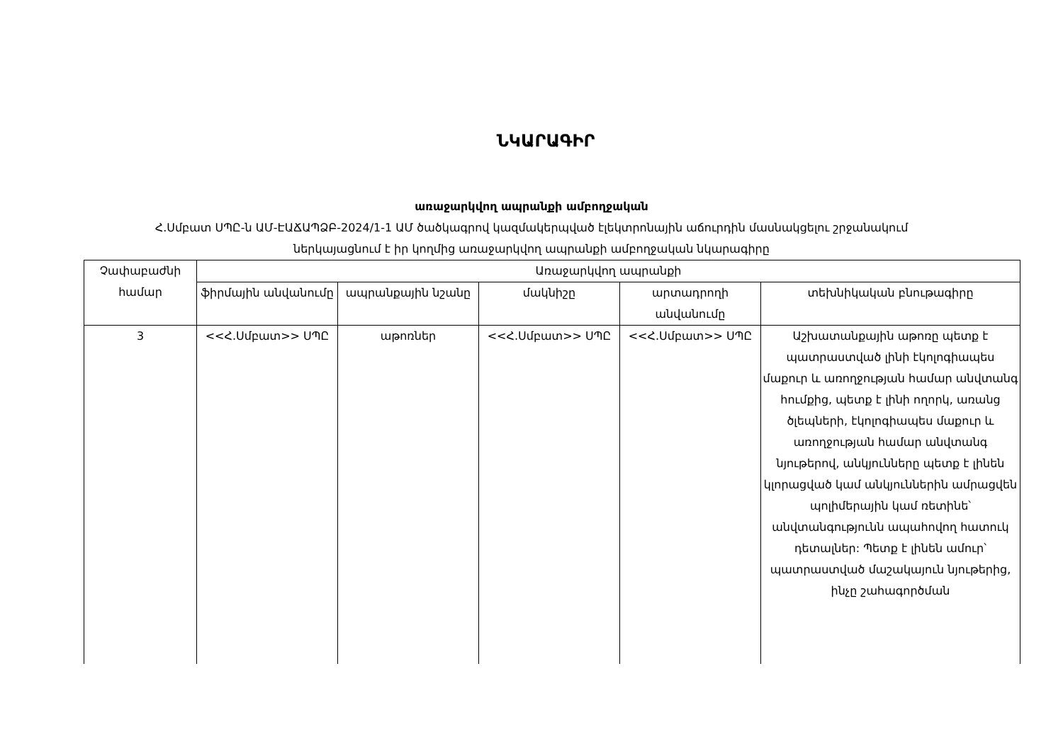ՆԿԱՐԱԳԻՐ
առաջարկվող ապրանքի ամբողջական
Հ.Սմբատ ՍՊԸ-ն ԱՄ-ԷԱՃԱՊՁԲ-2024/1-1 ԱՄ ծածկագրով կազմակերպված էլեկտրոնային աճուրդին մասնակցելու շրջանակում
ներկայացնում է իր կողմից առաջարկվող ապրանքի ամբողջական նկարագիրը
| Չափաբաժնի համար | Առաջարկվող ապրանքի | | | | |
| --- | --- | --- | --- | --- | --- |
| | ֆիրմային անվանումը | ապրանքային նշանը | մակնիշը | արտադրողի անվանումը | տեխնիկական բնութագիրը |
| 3 | <<Հ.Սմբատ>> ՍՊԸ | աթոռներ | <<Հ.Սմբատ>> ՍՊԸ | <<Հ.Սմբատ>> ՍՊԸ | Աշխատանքային աթոռը պետք է պատրաստված լինի էկոլոգիապես մաքուր և առողջության համար անվտանգ հումքից, պետք է լինի ողորկ, առանց ծլեպների, էկոլոգիապես մաքուր և առողջության համար անվտանգ նյութերով, անկյունները պետք է լինեն կլորացված կամ անկյուններին ամրացվեն պոլիմերային կամ ռետինե՝ անվտանգությունն ապահովող հատուկ դետալներ: Պետք է լինեն ամուր՝ պատրաստված մաշակայուն նյութերից, ինչը շահագործման |